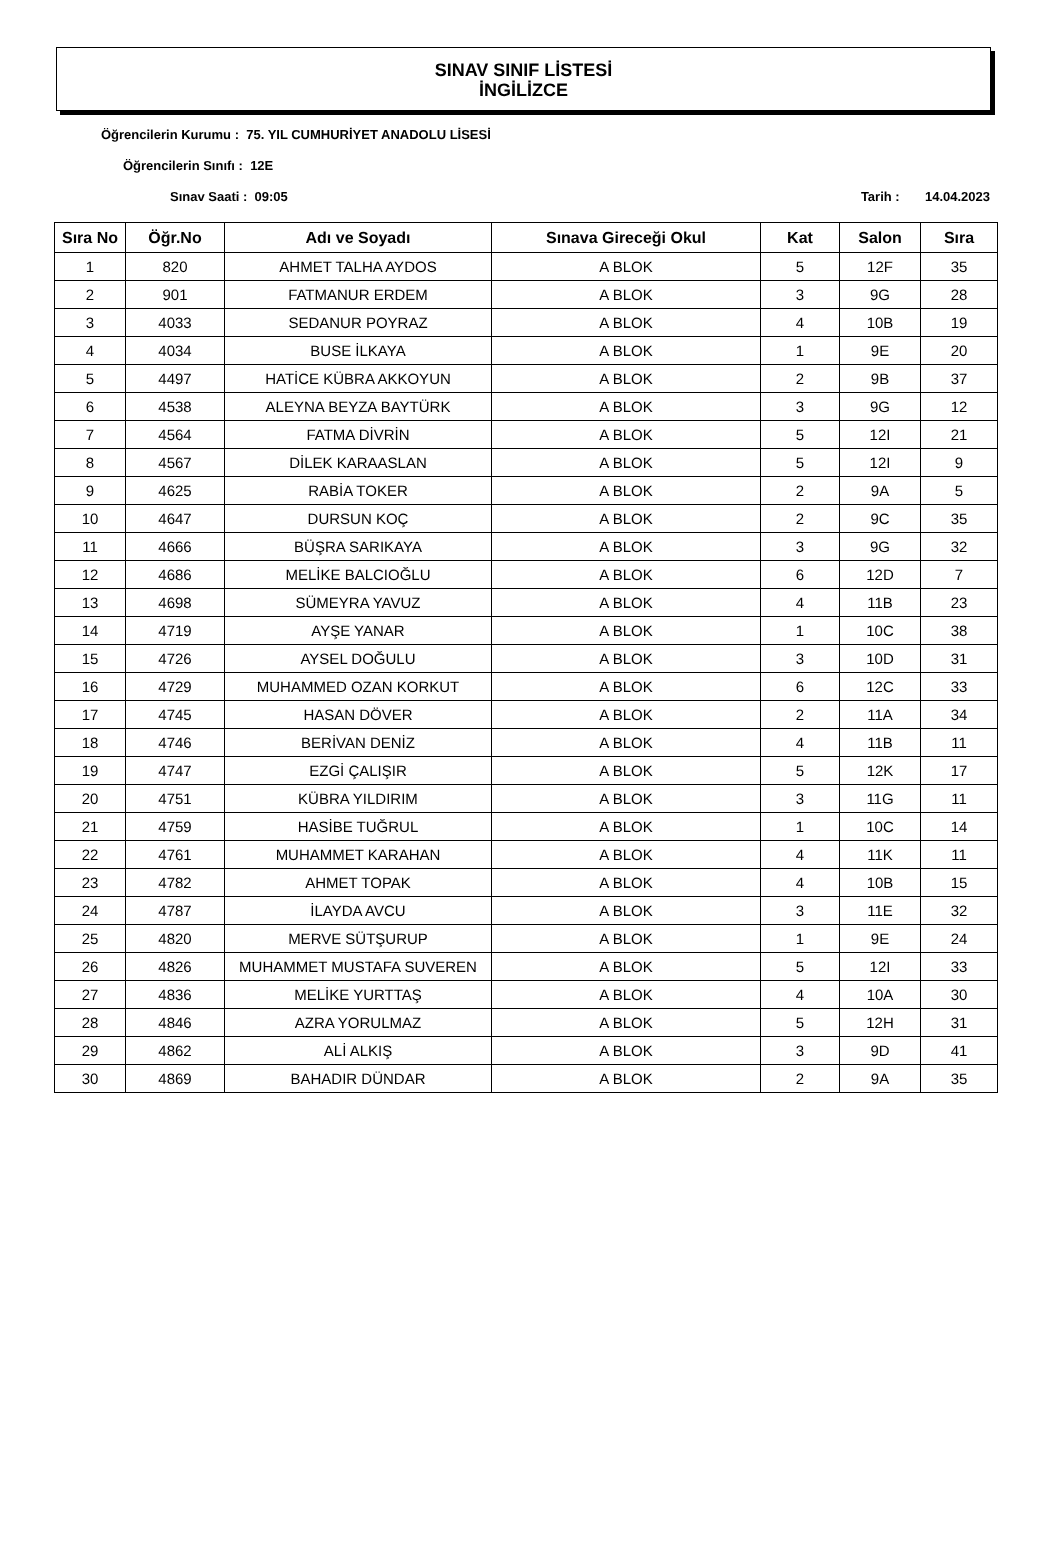SINAV SINIF LİSTESİ
İNGİLİZCE
Öğrencilerin Kurumu : 75. YIL CUMHURİYET ANADOLU LİSESİ
Öğrencilerin Sınıfı : 12E
Sınav Saati : 09:05 Tarih : 14.04.2023
| Sıra No | Öğr.No | Adı ve Soyadı | Sınava Gireceği Okul | Kat | Salon | Sıra |
| --- | --- | --- | --- | --- | --- | --- |
| 1 | 820 | AHMET TALHA AYDOS | A BLOK | 5 | 12F | 35 |
| 2 | 901 | FATMANUR ERDEM | A BLOK | 3 | 9G | 28 |
| 3 | 4033 | SEDANUR POYRAZ | A BLOK | 4 | 10B | 19 |
| 4 | 4034 | BUSE İLKAYA | A BLOK | 1 | 9E | 20 |
| 5 | 4497 | HATİCE KÜBRA AKKOYUN | A BLOK | 2 | 9B | 37 |
| 6 | 4538 | ALEYNA BEYZA BAYTÜRK | A BLOK | 3 | 9G | 12 |
| 7 | 4564 | FATMA DİVRİN | A BLOK | 5 | 12I | 21 |
| 8 | 4567 | DİLEK KARAASLAN | A BLOK | 5 | 12I | 9 |
| 9 | 4625 | RABİA TOKER | A BLOK | 2 | 9A | 5 |
| 10 | 4647 | DURSUN KOÇ | A BLOK | 2 | 9C | 35 |
| 11 | 4666 | BÜŞRA SARIKAYA | A BLOK | 3 | 9G | 32 |
| 12 | 4686 | MELİKE BALCIOĞLU | A BLOK | 6 | 12D | 7 |
| 13 | 4698 | SÜMEYRA YAVUZ | A BLOK | 4 | 11B | 23 |
| 14 | 4719 | AYŞE YANAR | A BLOK | 1 | 10C | 38 |
| 15 | 4726 | AYSEL DOĞULU | A BLOK | 3 | 10D | 31 |
| 16 | 4729 | MUHAMMED OZAN KORKUT | A BLOK | 6 | 12C | 33 |
| 17 | 4745 | HASAN DÖVER | A BLOK | 2 | 11A | 34 |
| 18 | 4746 | BERİVAN DENİZ | A BLOK | 4 | 11B | 11 |
| 19 | 4747 | EZGİ ÇALIŞIR | A BLOK | 5 | 12K | 17 |
| 20 | 4751 | KÜBRA YILDIRIM | A BLOK | 3 | 11G | 11 |
| 21 | 4759 | HASİBE TUĞRUL | A BLOK | 1 | 10C | 14 |
| 22 | 4761 | MUHAMMET KARAHAN | A BLOK | 4 | 11K | 11 |
| 23 | 4782 | AHMET TOPAK | A BLOK | 4 | 10B | 15 |
| 24 | 4787 | İLAYDA AVCU | A BLOK | 3 | 11E | 32 |
| 25 | 4820 | MERVE SÜTŞURUP | A BLOK | 1 | 9E | 24 |
| 26 | 4826 | MUHAMMET MUSTAFA SUVEREN | A BLOK | 5 | 12I | 33 |
| 27 | 4836 | MELİKE YURTTAŞ | A BLOK | 4 | 10A | 30 |
| 28 | 4846 | AZRA YORULMAZ | A BLOK | 5 | 12H | 31 |
| 29 | 4862 | ALİ ALKIŞ | A BLOK | 3 | 9D | 41 |
| 30 | 4869 | BAHADIR DÜNDAR | A BLOK | 2 | 9A | 35 |